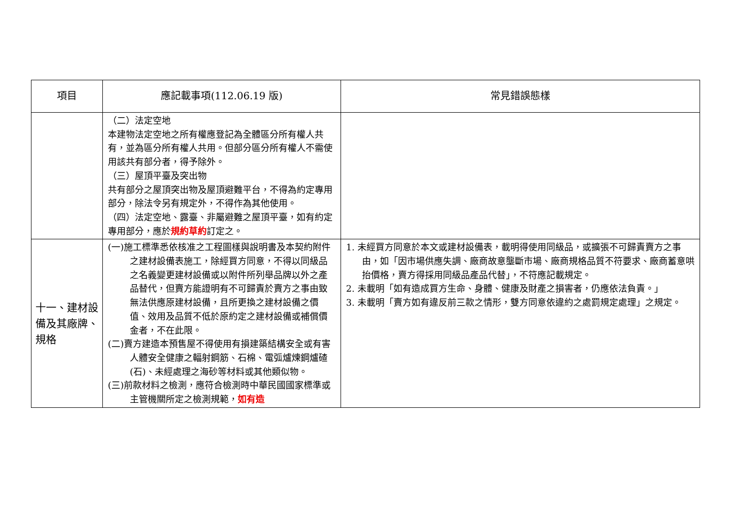| 項目 | 應記載事項(112.06.19 版) | 常見錯誤態樣 |
| --- | --- | --- |
| | （二）法定空地 本建物法定空地之所有權應登記為全體區分所有權人共有，並為區分所有權人共用。但部分區分所有權人不需使用該共有部分者，得予除外。 （三）屋頂平臺及突出物 共有部分之屋頂突出物及屋頂避難平台，不得為約定專用部分，除法令另有規定外，不得作為其他使用。 （四）法定空地、露臺、非屬避難之屋頂平臺，如有約定專用部分，應於 規約草約 訂定之。 | |
| 十一、建材設備及其廠牌、規格 | (一)施工標準悉依核准之工程圖樣與說明書及本契約附件之建材設備表施工，除經買方同意，不得以同級品之名義變更建材設備或以附件所列舉品牌以外之產品替代，但賣方能證明有不可歸責於賣方之事由致無法供應原建材設備，且所更換之建材設備之價值、效用及品質不低於原約定之建材設備或補償價金者，不在此限。 (二)賣方建造本預售屋不得使用有損建築結構安全或有害人體安全健康之輻射鋼筋、石棉、電弧爐煉鋼爐碴(石)、未經處理之海砂等材料或其他類似物。 (三)前款材料之檢測，應符合檢測時中華民國國家標準或主管機關所定之檢測規範， 如有造 | 1. 未經買方同意於本文或建材設備表，載明得使用同級品，或擴張不可歸責賣方之事由，如「因市場供應失調、廠商故意壟斷市場、廠商規格品質不符要求、廠商蓄意哄抬價格，賣方得採用同級品產品代替」，不符應記載規定。 2. 未載明「如有造成買方生命、身體、健康及財產之損害者，仍應依法負責。」 3. 未載明「賣方如有違反前三款之情形，雙方同意依違約之處罰規定處理」之規定。 |